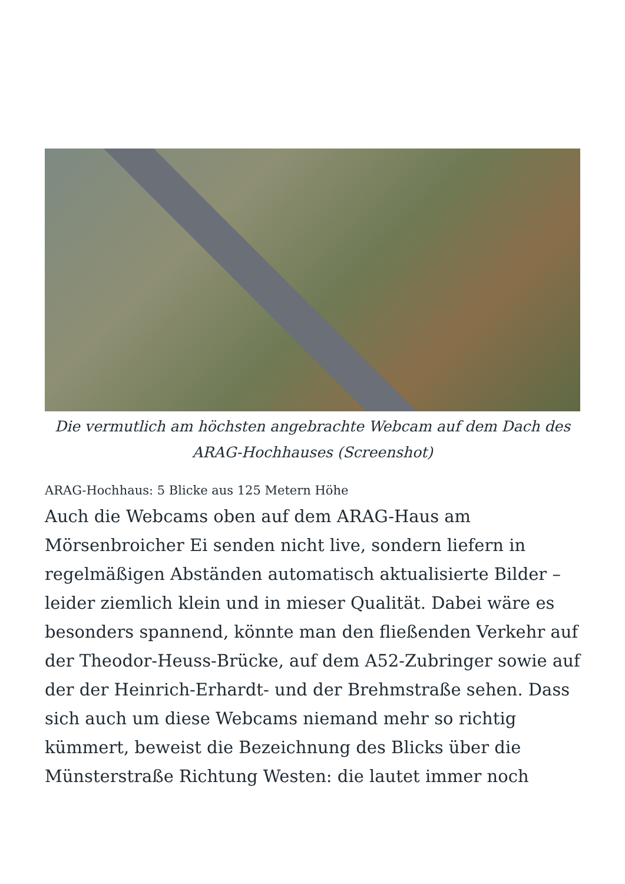Die vermutlich am höchsten angebrachte Webcam auf dem Dach des ARAG-Hochhauses (Screenshot)
ARAG-Hochhaus: 5 Blicke aus 125 Metern Höhe
Auch die Webcams oben auf dem ARAG-Haus am Mörsenbroicher Ei senden nicht live, sondern liefern in regelmäßigen Abständen automatisch aktualisierte Bilder – leider ziemlich klein und in mieser Qualität. Dabei wäre es besonders spannend, könnte man den fließenden Verkehr auf der Theodor-Heuss-Brücke, auf dem A52-Zubringer sowie auf der der Heinrich-Erhardt- und der Brehmstraße sehen. Dass sich auch um diese Webcams niemand mehr so richtig kümmert, beweist die Bezeichnung des Blicks über die Münsterstraße Richtung Westen: die lautet immer noch